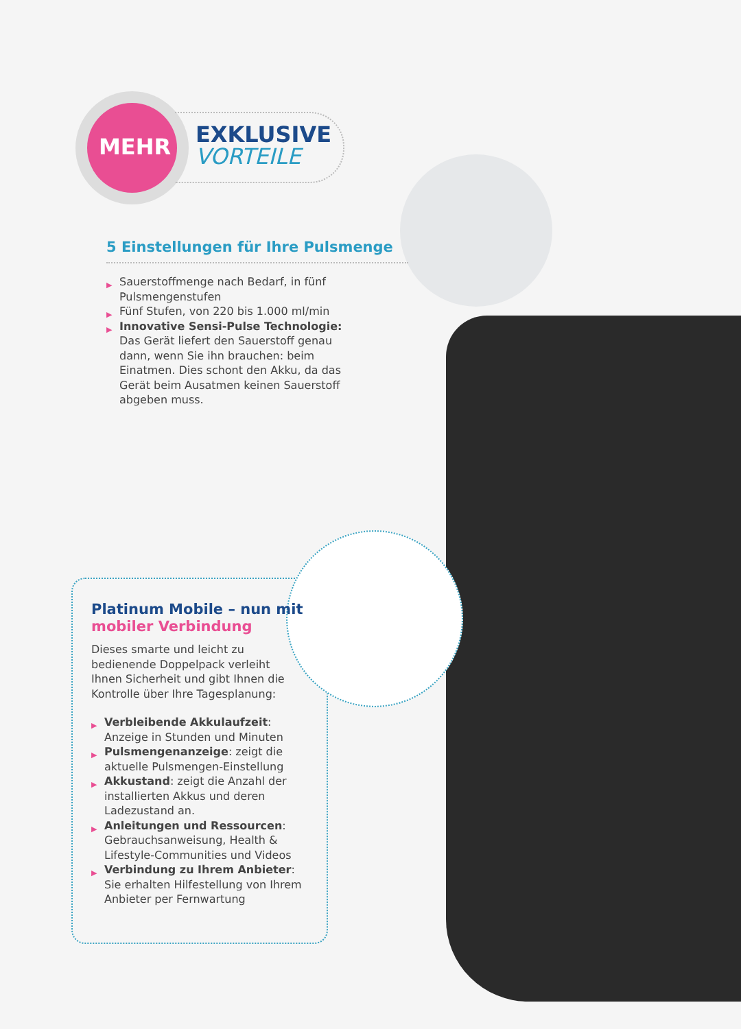MEHR
EXKLUSIVE
VORTEILE
5 Einstellungen für Ihre Pulsmenge
▶ Sauerstoffmenge nach Bedarf, in fünf Pulsmengenstufen
▶ Fünf Stufen, von 220 bis 1.000 ml/min
▶ Innovative Sensi-Pulse Technologie: Das Gerät liefert den Sauerstoff genau dann, wenn Sie ihn brauchen: beim Einatmen. Dies schont den Akku, da das Gerät beim Ausatmen keinen Sauerstoff abgeben muss.
Platinum Mobile – nun mit mobiler Verbindung
Dieses smarte und leicht zu bedienende Doppelpack verleiht Ihnen Sicherheit und gibt Ihnen die Kontrolle über Ihre Tagesplanung:
▶ Verbleibende Akkulaufzeit: Anzeige in Stunden und Minuten
▶ Pulsmengenanzeige: zeigt die aktuelle Pulsmengen-Einstellung
▶ Akkustand: zeigt die Anzahl der installierten Akkus und deren Ladezustand an.
▶ Anleitungen und Ressourcen: Gebrauchsanweisung, Health & Lifestyle-Communities und Videos
▶ Verbindung zu Ihrem Anbieter: Sie erhalten Hilfestellung von Ihrem Anbieter per Fernwartung